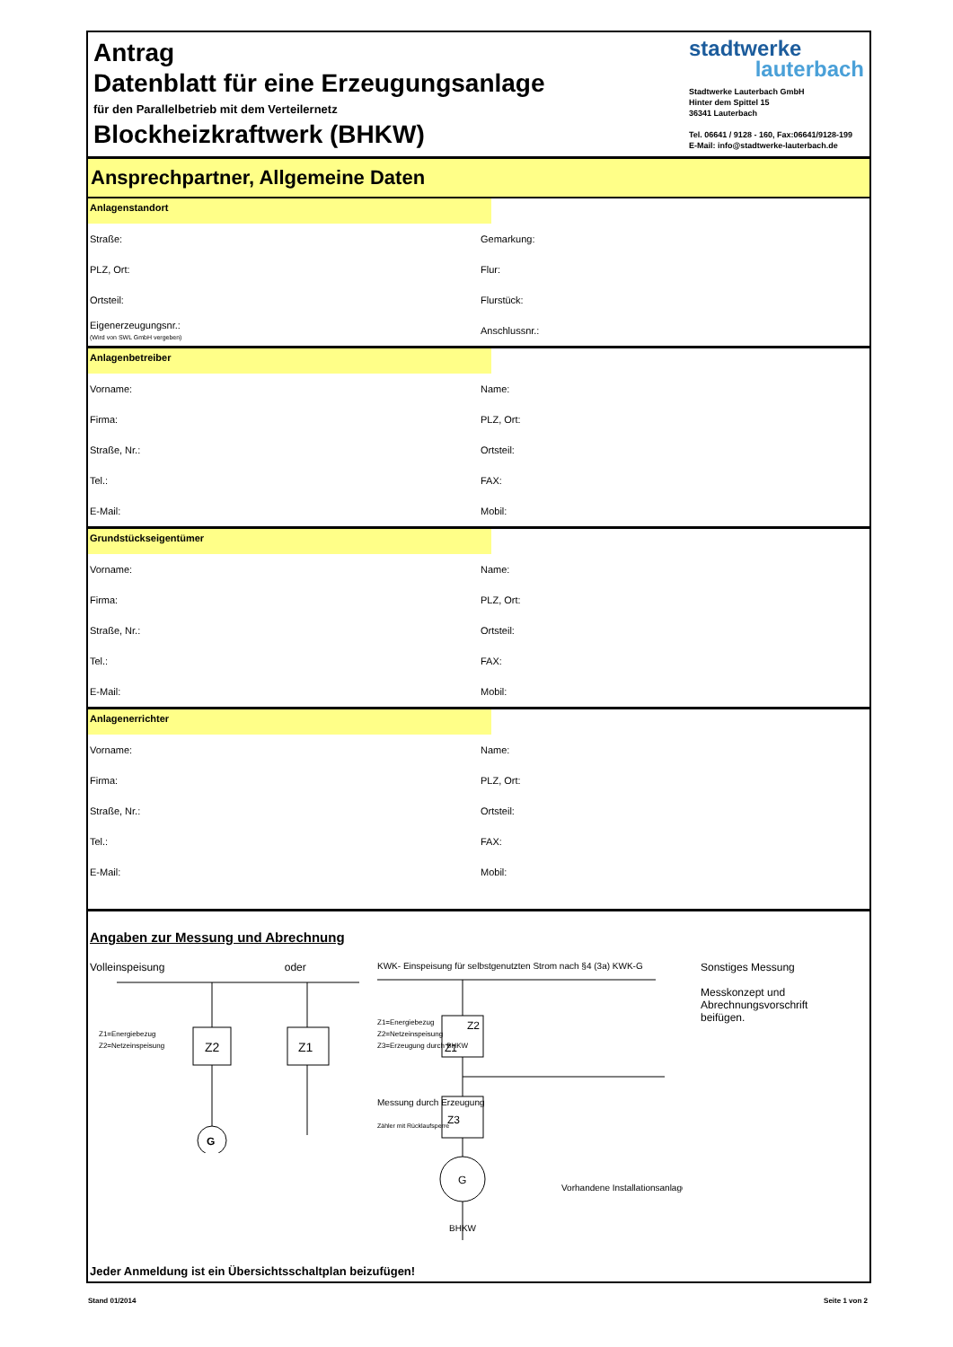Antrag
Datenblatt für eine Erzeugungsanlage
für den Parallelbetrieb mit dem Verteilernetz
Blockheizkraftwerk (BHKW)
stadtwerke
lauterbach
Stadtwerke Lauterbach GmbH
Hinter dem Spittel 15
36341 Lauterbach
Tel. 06641 / 9128 - 160, Fax:06641/9128-199
E-Mail: info@stadtwerke-lauterbach.de
Ansprechpartner, Allgemeine Daten
Anlagenstandort
Straße: Gemarkung:
PLZ, Ort: Flur:
Ortsteil: Flurstück:
Eigenerzeugungsnr.:
(Wird von SWL GmbH vergeben)
Anschlussnr.:
Anlagenbetreiber
Vorname: Name:
Firma: PLZ, Ort:
Straße, Nr.: Ortsteil:
Tel.: FAX:
E-Mail: Mobil:
Grundstückseigentümer
Vorname: Name:
Firma: PLZ, Ort:
Straße, Nr.: Ortsteil:
Tel.: FAX:
E-Mail: Mobil:
Anlagenerrichter
Vorname: Name:
Firma: PLZ, Ort:
Straße, Nr.: Ortsteil:
Tel.: FAX:
E-Mail: Mobil:
Angaben zur Messung und Abrechnung
Volleinspeisung oder
Z2
Z1
G
Z1=Energiebezug
Z2=Netzeinspeisung
KWK- Einspeisung für selbstgenutzten Strom nach §4 (3a) KWK-G
G
Z1
Z2
Z3
Z1=Energiebezug
Z2=Netzeinspeisung
Z3=Erzeugung durch BHKW
Messung durch Erzeugung
Zähler mit Rücklaufsperre
Vorhandene Installationsanlage
BHKW
Sonstiges Messung
Messkonzept und Abrechnungsvorschrift beifügen.
Jeder Anmeldung ist ein Übersichtsschaltplan beizufügen!
Stand 01/2014 Seite 1 von 2